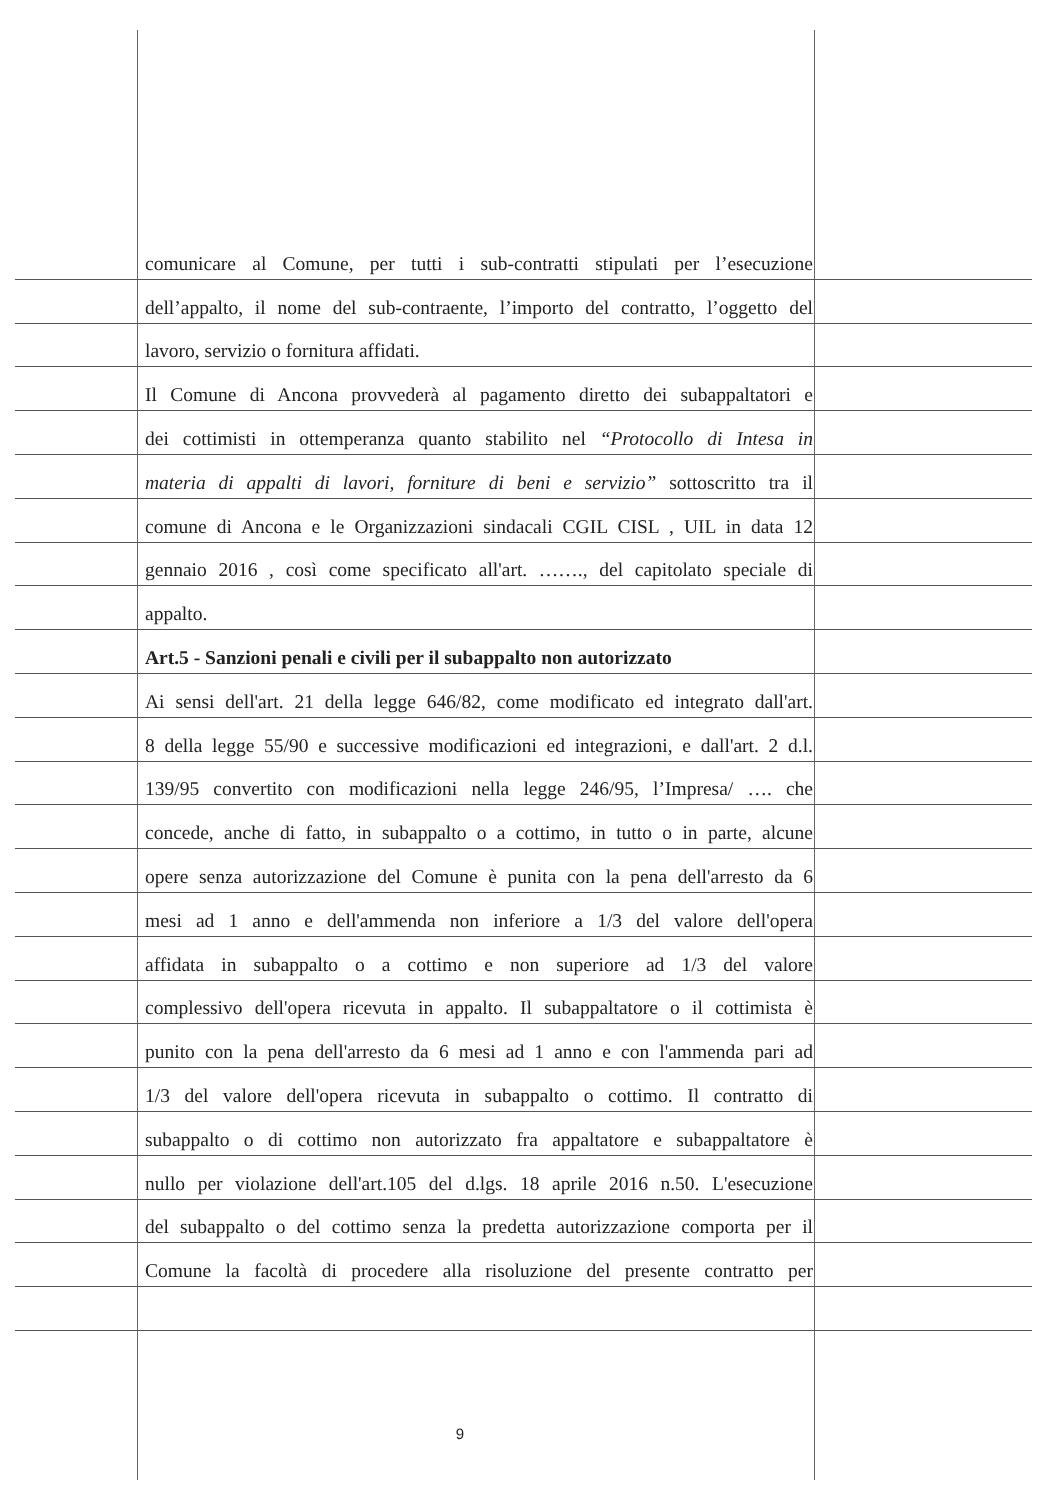comunicare al Comune, per tutti i sub-contratti stipulati per l’esecuzione
dell’appalto, il nome del sub-contraente, l’importo del contratto, l’oggetto del
lavoro, servizio o fornitura affidati.
Il Comune di Ancona provvederà al pagamento diretto dei subappaltatori e
dei cottimisti in ottemperanza quanto stabilito nel “Protocollo di Intesa in
materia di appalti di lavori, forniture di beni e servizio” sottoscritto tra il
comune di Ancona e le Organizzazioni sindacali CGIL CISL , UIL in data 12
gennaio 2016 , così come specificato all'art. ……., del capitolato speciale di
appalto.
Art.5 - Sanzioni penali e civili per il subappalto non autorizzato
Ai sensi dell'art. 21 della legge 646/82, come modificato ed integrato dall'art.
8 della legge 55/90 e successive modificazioni ed integrazioni, e dall'art. 2 d.l.
139/95 convertito con modificazioni nella legge 246/95, l’Impresa/ …. che
concede, anche di fatto, in subappalto o a cottimo, in tutto o in parte, alcune
opere senza autorizzazione del Comune è punita con la pena dell'arresto da 6
mesi ad 1 anno e dell'ammenda non inferiore a 1/3 del valore dell'opera
affidata in subappalto o a cottimo e non superiore ad 1/3 del valore
complessivo dell'opera ricevuta in appalto. Il subappaltatore o il cottimista è
punito con la pena dell'arresto da 6 mesi ad 1 anno e con l'ammenda pari ad
1/3 del valore dell'opera ricevuta in subappalto o cottimo. Il contratto di
subappalto o di cottimo non autorizzato fra appaltatore e subappaltatore è
nullo per violazione dell'art.105 del d.lgs. 18 aprile 2016 n.50. L'esecuzione
del subappalto o del cottimo senza la predetta autorizzazione comporta per il
Comune la facoltà di procedere alla risoluzione del presente contratto per
9